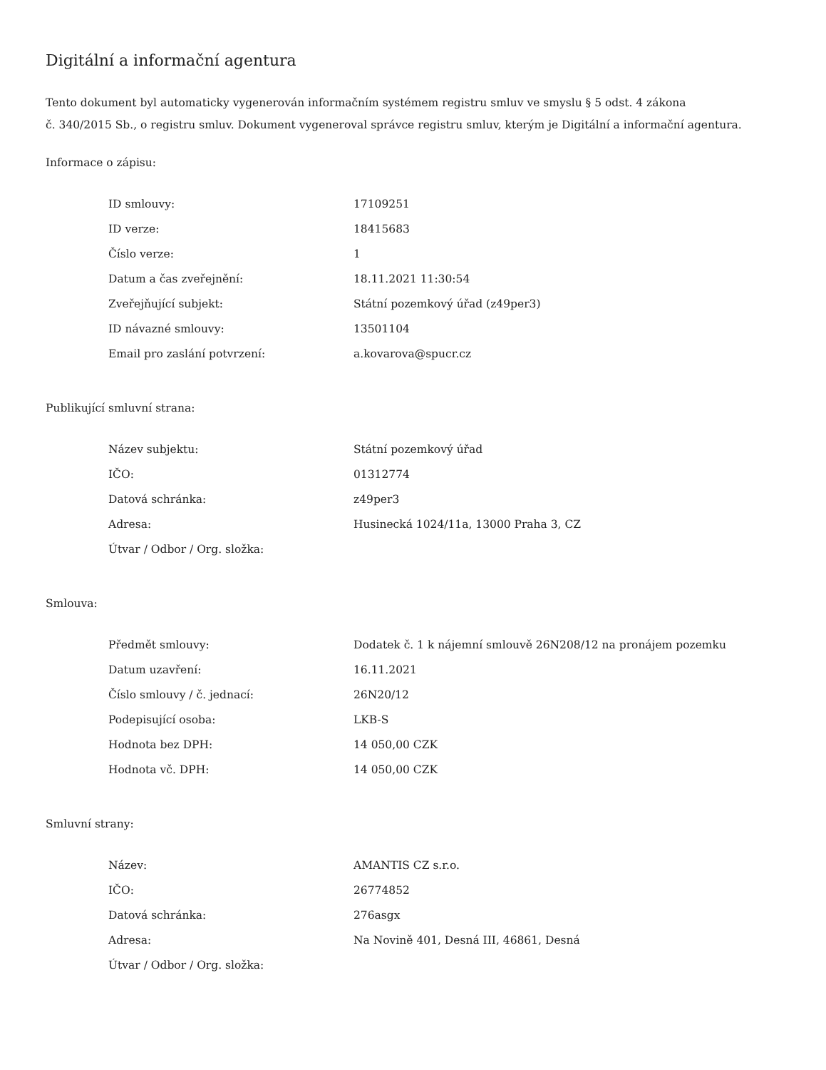Digitální a informační agentura
Tento dokument byl automaticky vygenerován informačním systémem registru smluv ve smyslu § 5 odst. 4 zákona
č. 340/2015 Sb., o registru smluv. Dokument vygeneroval správce registru smluv, kterým je Digitální a informační agentura.
Informace o zápisu:
| ID smlouvy: | 17109251 |
| ID verze: | 18415683 |
| Číslo verze: | 1 |
| Datum a čas zveřejnění: | 18.11.2021 11:30:54 |
| Zveřejňující subjekt: | Státní pozemkový úřad (z49per3) |
| ID návazné smlouvy: | 13501104 |
| Email pro zaslání potvrzení: | a.kovarova@spucr.cz |
Publikující smluvní strana:
| Název subjektu: | Státní pozemkový úřad |
| IČO: | 01312774 |
| Datová schránka: | z49per3 |
| Adresa: | Husinecká 1024/11a, 13000 Praha 3, CZ |
| Útvar / Odbor / Org. složka: | |
Smlouva:
| Předmět smlouvy: | Dodatek č. 1 k nájemní smlouvě 26N208/12 na pronájem pozemku |
| Datum uzavření: | 16.11.2021 |
| Číslo smlouvy / č. jednací: | 26N20/12 |
| Podepisující osoba: | LKB-S |
| Hodnota bez DPH: | 14 050,00 CZK |
| Hodnota vč. DPH: | 14 050,00 CZK |
Smluvní strany:
| Název: | AMANTIS CZ s.r.o. |
| IČO: | 26774852 |
| Datová schránka: | 276asgx |
| Adresa: | Na Novině 401, Desná III, 46861, Desná |
| Útvar / Odbor / Org. složka: | |